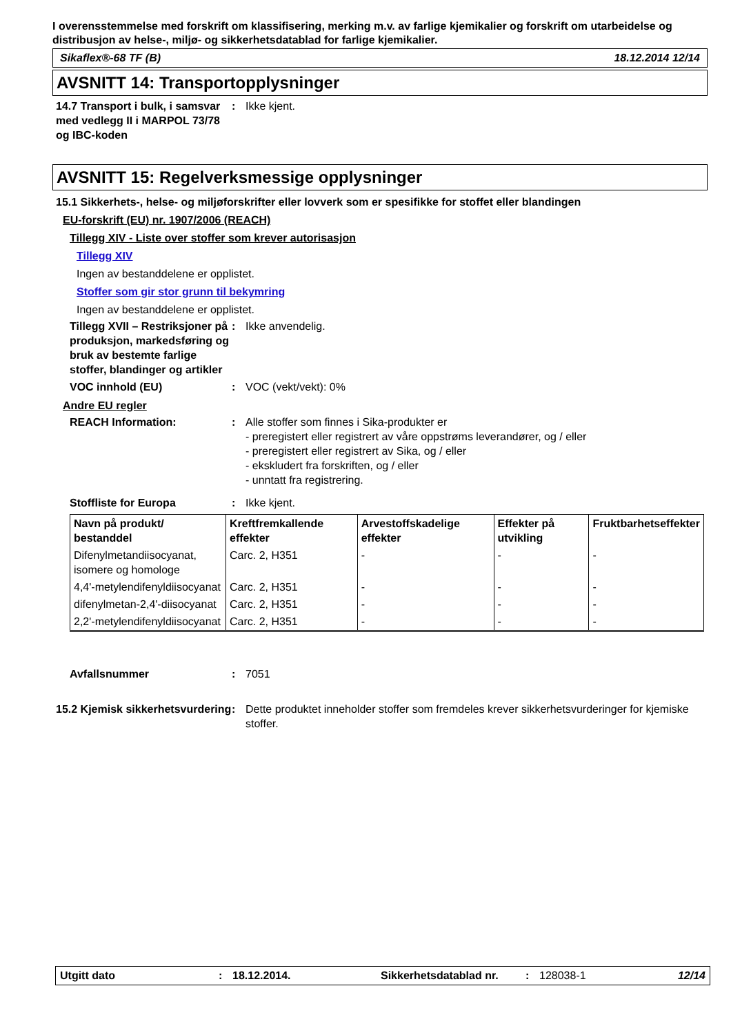I overensstemmelse med forskrift om klassifisering, merking m.v. av farlige kjemikalier og forskrift om utarbeidelse og distribusjon av helse-, miljø- og sikkerhetsdatablad for farlige kjemikalier.
Sikaflex®-68 TF (B) 18.12.2014 12/14
AVSNITT 14: Transportopplysninger
14.7 Transport i bulk, i samsvar med vedlegg II i MARPOL 73/78 og IBC-koden
: Ikke kjent.
AVSNITT 15: Regelverksmessige opplysninger
15.1 Sikkerhets-, helse- og miljøforskrifter eller lovverk som er spesifikke for stoffet eller blandingen
EU-forskrift (EU) nr. 1907/2006 (REACH)
Tillegg XIV - Liste over stoffer som krever autorisasjon
Tillegg XIV
Ingen av bestanddelene er opplistet.
Stoffer som gir stor grunn til bekymring
Ingen av bestanddelene er opplistet.
Tillegg XVII – Restriksjoner på produksjon, markedsføring og bruk av bestemte farlige stoffer, blandinger og artikler
: Ikke anvendelig.
VOC innhold (EU) : VOC (vekt/vekt): 0%
Andre EU regler
REACH Information: : Alle stoffer som finnes i Sika-produkter er
- preregistert eller registrert av våre oppstrøms leverandører, og / eller
- preregistert eller registrert av Sika, og / eller
- ekskludert fra forskriften, og / eller
- unntatt fra registrering.
Stoffliste for Europa : Ikke kjent.
| Navn på produkt/ bestanddel | Kreftfremkallende effekter | Arvestoffskadelige effekter | Effekter på utvikling | Fruktbarhetseffekter |
| --- | --- | --- | --- | --- |
| Difenylmetandiisocyanat, isomere og homologe | Carc. 2, H351 | - | - | - |
| 4,4'-metylendifenyldiisocyanat | Carc. 2, H351 | - | - | - |
| difenylmetan-2,4'-diisocyanat | Carc. 2, H351 | - | - | - |
| 2,2'-metylendifenyldiisocyanat | Carc. 2, H351 | - | - | - |
Avfallsnummer : 7051
15.2 Kjemisk sikkerhetsvurdering
: Dette produktet inneholder stoffer som fremdeles krever sikkerhetsvurderinger for kjemiske stoffer.
Utgitt dato: 18.12.2014. Sikkerhetsdatablad nr.: 128038-1 12/14